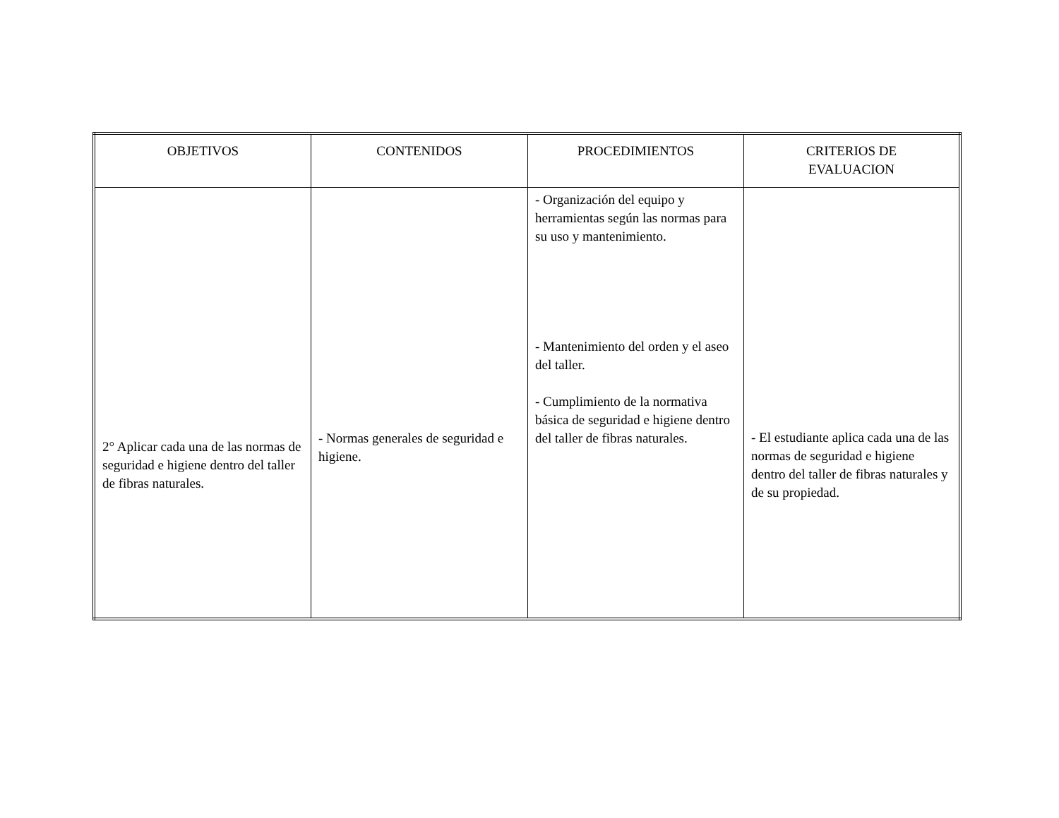| OBJETIVOS | CONTENIDOS | PROCEDIMIENTOS | CRITERIOS DE EVALUACION |
| --- | --- | --- | --- |
| 2° Aplicar cada una de las normas de seguridad e higiene dentro del taller de fibras naturales. | - Normas generales de seguridad e higiene. | - Organización del equipo y herramientas según las normas para su uso y mantenimiento. - Mantenimiento del orden y el aseo del taller. - Cumplimiento de la normativa básica de seguridad e higiene dentro del taller de fibras naturales. | - El estudiante aplica cada una de las normas de seguridad e higiene dentro del taller de fibras naturales y de su propiedad. |